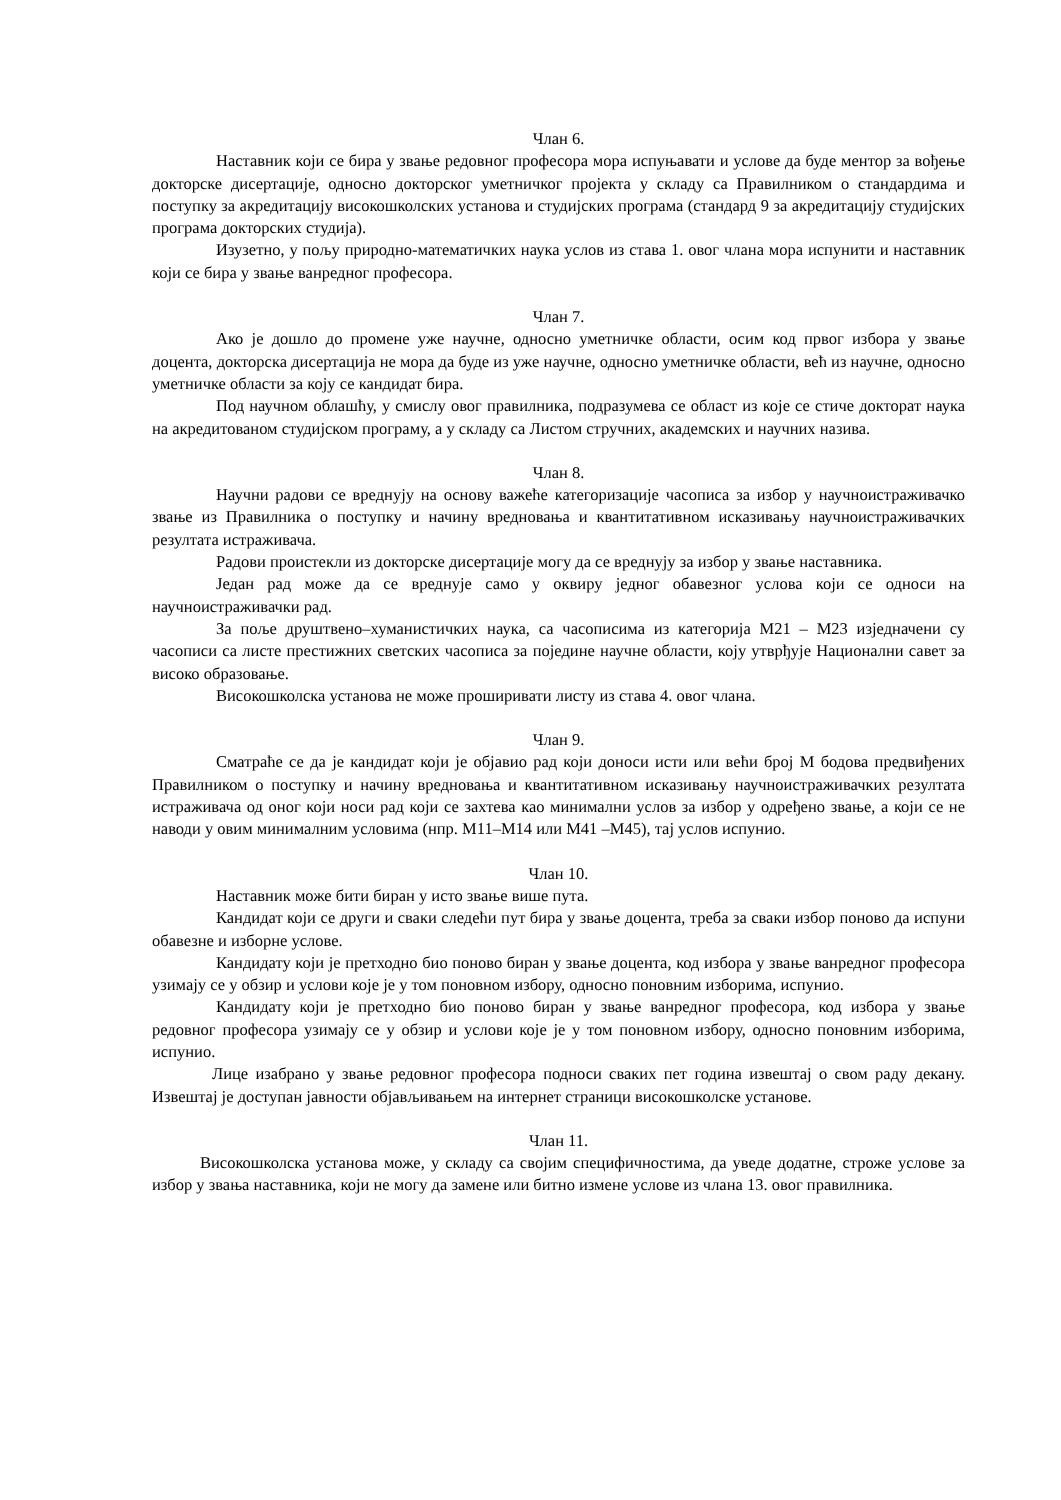Члан 6.
Наставник који се бира у звање редовног професора мора испуњавати и услове да буде ментор за вођење докторске дисертације, односно докторског уметничког пројекта у складу са Правилником о стандардима и поступку за акредитацију високошколских установа и студијских програма (стандард 9 за акредитацију студијских програма докторских студија).
Изузетно, у пољу природно-математичких наука услов из става 1. овог члана мора испунити и наставник који се бира у звање ванредног професора.
Члан 7.
Ако је дошло до промене уже научне, односно уметничке области, осим код првог избора у звање доцента, докторска дисертација не мора да буде из уже научне, односно уметничке области, већ из научне, односно уметничке области за коју се кандидат бира.
Под научном облашћу, у смислу овог правилника, подразумева се област из које се стиче докторат наука на акредитованом студијском програму, а у складу са Листом стручних, академских и научних назива.
Члан 8.
Научни радови се вреднују на основу важеће категоризације часописа за избор у научноистраживачко звање из Правилника о поступку и начину вредновања и квантитативном исказивању научноистраживачких резултата истраживача.
Радови проистекли из докторске дисертације могу да се вреднују за избор у звање наставника.
Један рад може да се вреднује само у оквиру једног обавезног услова који се односи на научноистраживачки рад.
За поље друштвено–хуманистичких наука, са часописима из категорија М21 – М23 изједначени су часописи са листе престижних светских часописа за поједине научне области, коју утврђује Национални савет за високо образовање.
Високошколска установа не може проширивати листу из става 4. овог члана.
Члан 9.
Сматраће се да је кандидат који је објавио рад који доноси исти или већи број М бодова предвиђених Правилником о поступку и начину вредновања и квантитативном исказивању научноистраживачких резултата истраживача од оног који носи рад који се захтева као минимални услов за избор у одређено звање, а који се не наводи у овим минималним условима (нпр. М11–М14 или М41 –М45), тај услов испунио.
Члан 10.
Наставник може бити биран у исто звање више пута.
Кандидат који се други и сваки следећи пут бира у звање доцента, треба за сваки избор поново да испуни обавезне и изборне услове.
Кандидату који је претходно био поново биран у звање доцента, код избора у звање ванредног професора узимају се у обзир и услови које је у том поновном избору, односно поновним изборима, испунио.
Кандидату који је претходно био поново биран у звање ванредног професора, код избора у звање редовног професора узимају се у обзир и услови које је у том поновном избору, односно поновним изборима, испунио.
Лице изабрано у звање редовног професора подноси сваких пет година извештај о свом раду декану. Извештај је доступан јавности објављивањем на интернет страници високошколске установе.
Члан 11.
Високошколска установа може, у складу са својим специфичностима, да уведе додатне, строже услове за избор у звања наставника, који не могу да замене или битно измене услове из члана 13. овог правилника.